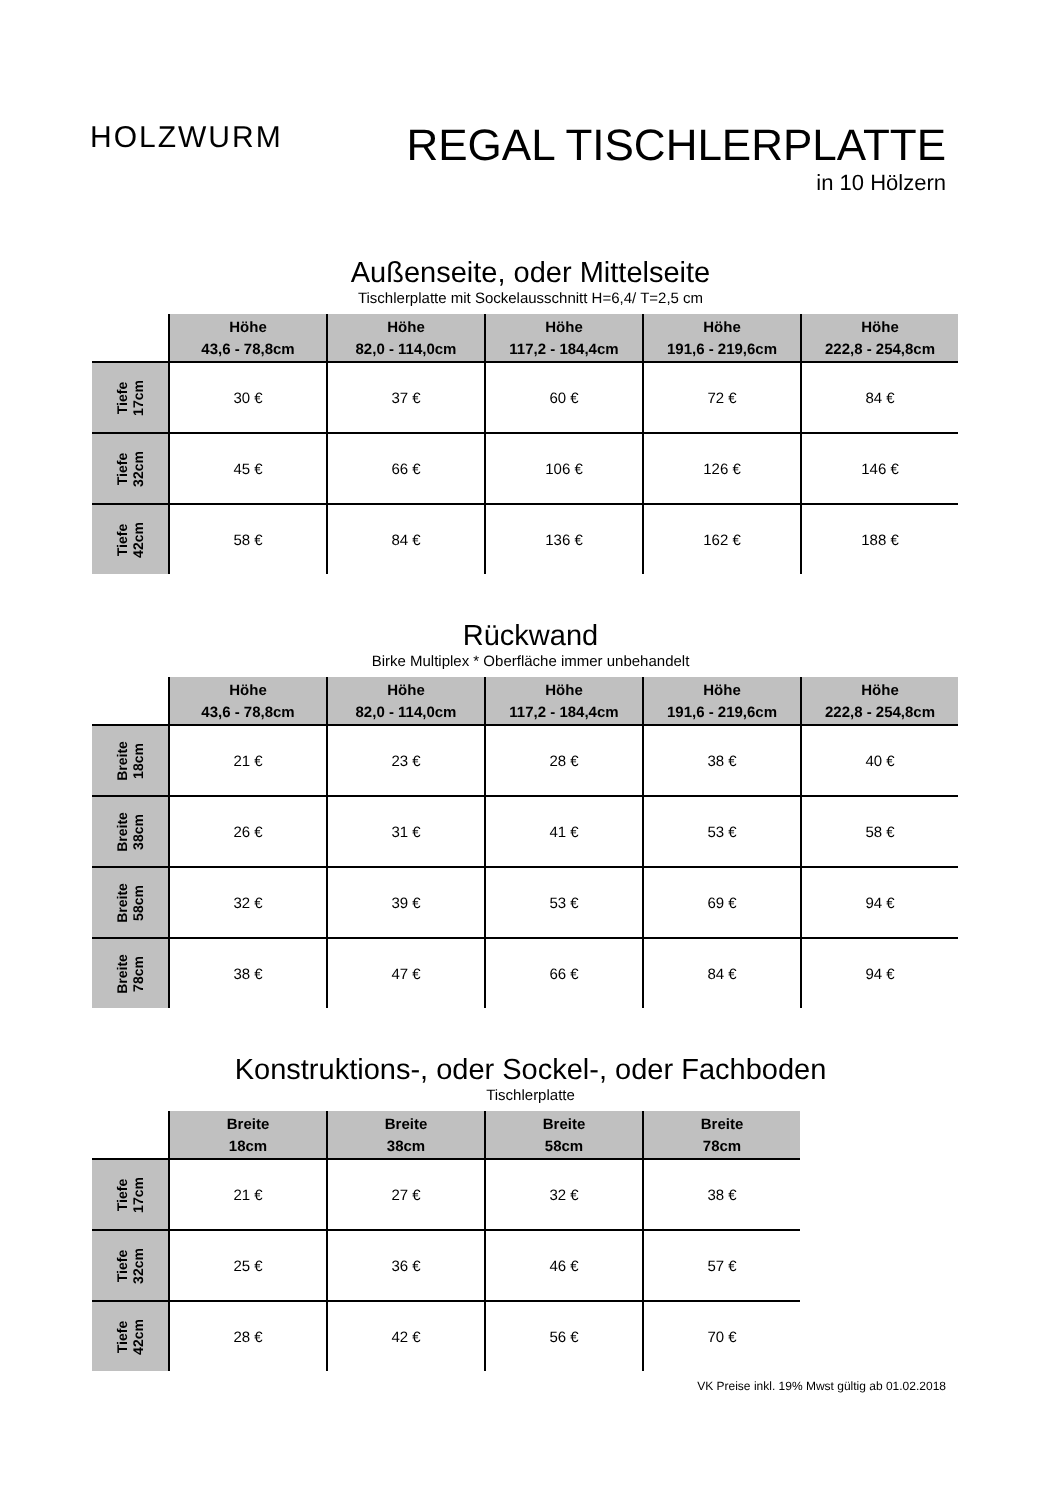HOLZWURM
REGAL TISCHLERPLATTE
in 10 Hölzern
Außenseite, oder Mittelseite
Tischlerplatte mit Sockelausschnitt H=6,4/ T=2,5 cm
| | Höhe 43,6 - 78,8cm | Höhe 82,0 - 114,0cm | Höhe 117,2 - 184,4cm | Höhe 191,6 - 219,6cm | Höhe 222,8 - 254,8cm |
| --- | --- | --- | --- | --- | --- |
| Tiefe 17cm | 30 € | 37 € | 60 € | 72 € | 84 € |
| Tiefe 32cm | 45 € | 66 € | 106 € | 126 € | 146 € |
| Tiefe 42cm | 58 € | 84 € | 136 € | 162 € | 188 € |
Rückwand
Birke Multiplex * Oberfläche immer unbehandelt
| | Höhe 43,6 - 78,8cm | Höhe 82,0 - 114,0cm | Höhe 117,2 - 184,4cm | Höhe 191,6 - 219,6cm | Höhe 222,8 - 254,8cm |
| --- | --- | --- | --- | --- | --- |
| Breite 18cm | 21 € | 23 € | 28 € | 38 € | 40 € |
| Breite 38cm | 26 € | 31 € | 41 € | 53 € | 58 € |
| Breite 58cm | 32 € | 39 € | 53 € | 69 € | 94 € |
| Breite 78cm | 38 € | 47 € | 66 € | 84 € | 94 € |
Konstruktions-, oder Sockel-, oder Fachboden
Tischlerplatte
| | Breite 18cm | Breite 38cm | Breite 58cm | Breite 78cm |
| --- | --- | --- | --- | --- |
| Tiefe 17cm | 21 € | 27 € | 32 € | 38 € |
| Tiefe 32cm | 25 € | 36 € | 46 € | 57 € |
| Tiefe 42cm | 28 € | 42 € | 56 € | 70 € |
VK Preise inkl. 19% Mwst gültig ab 01.02.2018